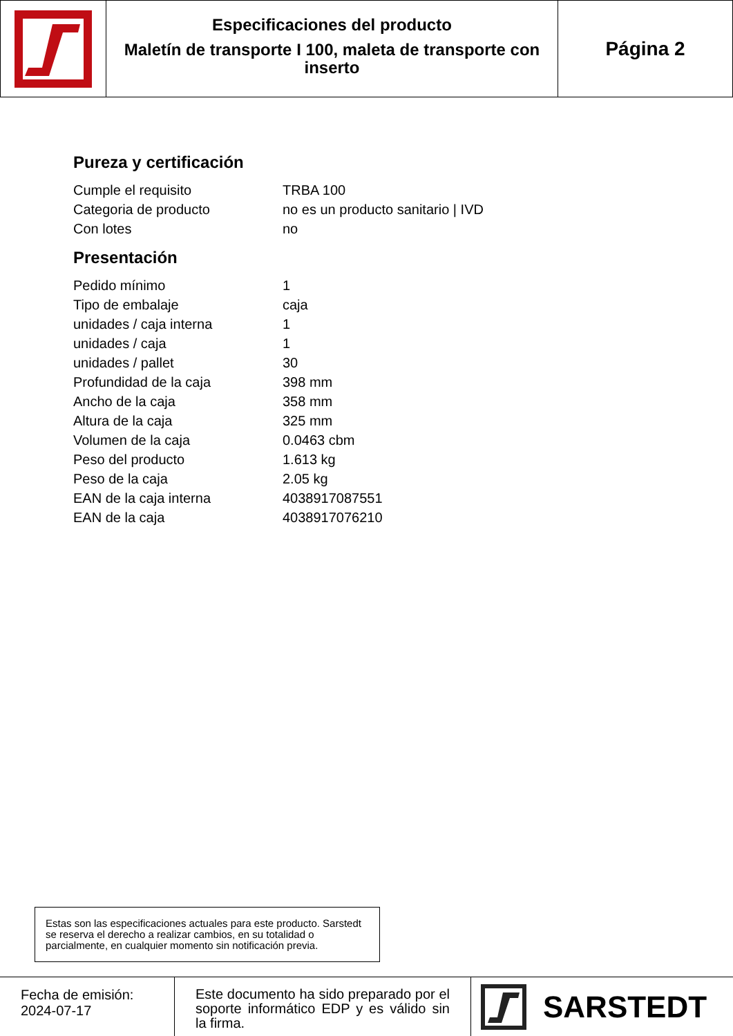Especificaciones del producto
Maletín de transporte I 100, maleta de transporte con inserto
Página 2
Pureza y certificación
| Cumple el requisito | TRBA 100 |
| Categoria de producto | no es un producto sanitario / IVD |
| Con lotes | no |
Presentación
| Pedido mínimo | 1 |
| Tipo de embalaje | caja |
| unidades / caja interna | 1 |
| unidades / caja | 1 |
| unidades / pallet | 30 |
| Profundidad de la caja | 398 mm |
| Ancho de la caja | 358 mm |
| Altura de la caja | 325 mm |
| Volumen de la caja | 0.0463 cbm |
| Peso del producto | 1.613 kg |
| Peso de la caja | 2.05 kg |
| EAN de la caja interna | 4038917087551 |
| EAN de la caja | 4038917076210 |
Estas son las especificaciones actuales para este producto. Sarstedt se reserva el derecho a realizar cambios, en su totalidad o parcialmente, en cualquier momento sin notificación previa.
Fecha de emisión:
2024-07-17
Este documento ha sido preparado por el soporte informático EDP y es válido sin la firma.
SARSTEDT